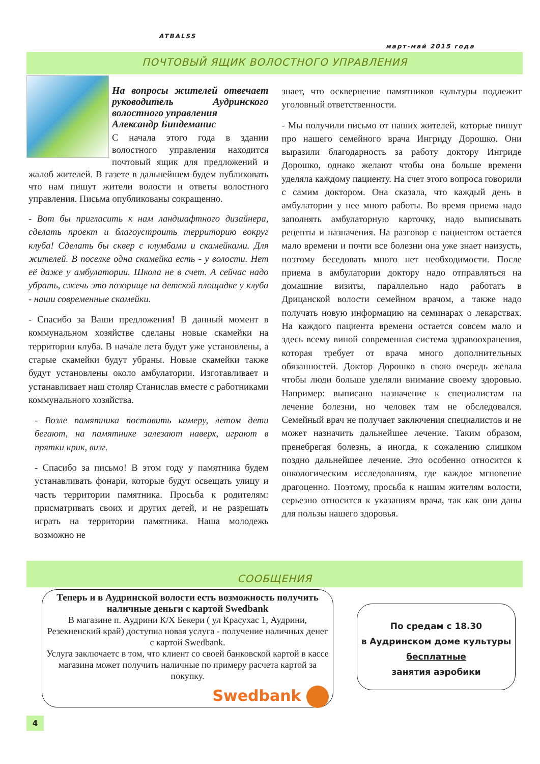ATBALSS
март-май 2015 года
ПОЧТОВЫЙ ЯЩИК ВОЛОСТНОГО УПРАВЛЕНИЯ
На вопросы жителей отвечает руководитель Аудринского волостного управления
Александр Биндеманис
С начала этого года в здании волостного управления находится почтовый ящик для предложений и жалоб жителей. В газете в дальнейшем будем публиковать что нам пишут жители волости и ответы волостного управления. Письма опубликованы сокращенно.
- Вот бы пригласить к нам ландшафтного дизайнера, сделать проект и благоустроить территорию вокруг клуба! Сделать бы сквер с клумбами и скамейками. Для жителей. В поселке одна скамейка есть - у волости. Нет её даже у амбулатории. Школа не в счет. А сейчас надо убрать, сжечь это позорище на детской площадке у клуба - наши современные скамейки.
- Спасибо за Ваши предложения! В данный момент в коммунальном хозяйстве сделаны новые скамейки на территории клуба. В начале лета будут уже установлены, а старые скамейки будут убраны. Новые скамейки также будут установлены около амбулатории. Изготавливает и устанавливает наш столяр Станислав вместе с работниками коммунального хозяйства.
- Возле памятника поставить камеру, летом дети бегают, на памятнике залезают наверх, играют в прятки крик, визг.
- Спасибо за письмо! В этом году у памятника будем устанавливать фонари, которые будут освещать улицу и часть территории памятника. Просьба к родителям: присматривать своих и других детей, и не разрешать играть на территории памятника. Наша молодежь возможно не
знает, что осквернение памятников культуры подлежит уголовный ответственности.
- Мы получили письмо от наших жителей, которые пишут про нашего семейного врача Ингриду Дорошко. Они выразили благодарность за работу доктору Ингриде Дорошко, однако желают чтобы она больше времени уделяла каждому пациенту. На счет этого вопроса говорили с самим доктором. Она сказала, что каждый день в амбулатории у нее много работы. Во время приема надо заполнять амбулаторную карточку, надо выписывать рецепты и назначения. На разговор с пациентом остается мало времени и почти все болезни она уже знает наизусть, поэтому беседовать много нет необходимости. После приема в амбулатории доктору надо отправляться на домашние визиты, параллельно надо работать в Дрицанской волости семейном врачом, а также надо получать новую информацию на семинарах о лекарствах. На каждого пациента времени остается совсем мало и здесь всему виной современная система здравоохранения, которая требует от врача много дополнительных обязанностей. Доктор Дорошко в свою очередь желала чтобы люди больше уделяли внимание своему здоровью. Например: выписано назначение к специалистам на лечение болезни, но человек там не обследовался. Семейный врач не получает заключения специалистов и не может назначить дальнейшее лечение. Таким образом, пренебрегая болезнь, а иногда, к сожалению слишком поздно дальнейшее лечение. Это особенно относится к онкологическим исследованиям, где каждое мгновение драгоценно. Поэтому, просьба к нашим жителям волости, серьезно относится к указаниям врача, так как они даны для пользы нашего здоровья.
СООБЩЕНИЯ
Теперь и в Аудринской волости есть возможность получить наличные деньги с картой Swedbank
В магазине п. Аудрини К/Х Бекери ( ул Красухас 1, Аудрини, Резекненский край) доступна новая услуга - получение наличных денег с картой Swedbank.
Услуга заключаетс в том, что клиент со своей банковской картой в кассе магазина может получить наличные по примеру расчета картой за покупку.
Swedbank
По средам с 18.30
в Аудринском доме культуры
бесплатные
занятия аэробики
4